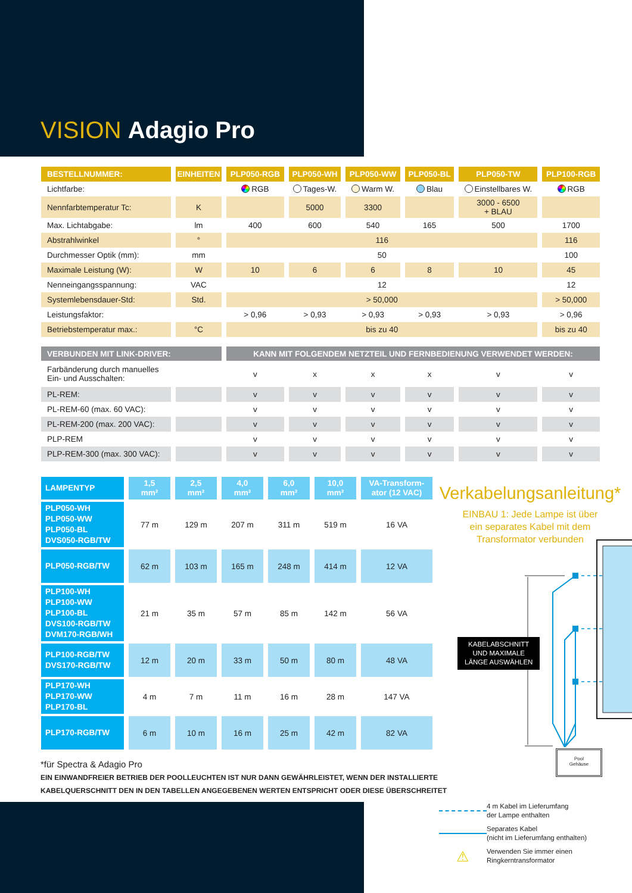VISION Adagio Pro
| BESTELLNUMMER: | EINHEITEN | PLP050-RGB | PLP050-WH | PLP050-WW | PLP050-BL | PLP050-TW | PLP100-RGB |
| --- | --- | --- | --- | --- | --- | --- | --- |
| Lichtfarbe: | | RGB | Tages-W. | Warm W. | Blau | Einstellbares W. | RGB |
| Nennfarbtemperatur Tc: | K | | 5000 | 3300 | | 3000 - 6500 + BLAU | |
| Max. Lichtabgabe: | lm | 400 | 600 | 540 | 165 | 500 | 1700 |
| Abstrahlwinkel | ° | 116 | | | | | 116 |
| Durchmesser Optik (mm): | mm | 50 | | | | | 100 |
| Maximale Leistung (W): | W | 10 | 6 | 6 | 8 | 10 | 45 |
| Nenneingangsspannung: | VAC | 12 | | | | | 12 |
| Systemlebensdauer-Std: | Std. | > 50,000 | | | | | > 50,000 |
| Leistungsfaktor: | | > 0,96 | > 0,93 | > 0,93 | > 0,93 | > 0,93 | > 0,96 |
| Betriebstemperatur max.: | °C | bis zu 40 | | | | | bis zu 40 |
| VERBUNDEN MIT LINK-DRIVER: | | KANN MIT FOLGENDEM NETZTEIL UND FERNBEDIENUNG VERWENDET WERDEN: | | | | | |
| Farbänderung durch manuelles Ein- und Ausschalten: | | v | x | x | x | v | v |
| PL-REM: | | v | v | v | v | v | v |
| PL-REM-60 (max. 60 VAC): | | v | v | v | v | v | v |
| PL-REM-200 (max. 200 VAC): | | v | v | v | v | v | v |
| PLP-REM | | v | v | v | v | v | v |
| PLP-REM-300 (max. 300 VAC): | | v | v | v | v | v | v |
| LAMPENTYP | 1,5 mm² | 2,5 mm² | 4,0 mm² | 6,0 mm² | 10,0 mm² | VA-Transform- ator (12 VAC) |
| PLP050-WH PLP050-WW PLP050-BL DVS050-RGB/TW | 77 m | 129 m | 207 m | 311 m | 519 m | 16 VA |
| PLP050-RGB/TW | 62 m | 103 m | 165 m | 248 m | 414 m | 12 VA |
| PLP100-WH PLP100-WW PLP100-BL DVS100-RGB/TW DVM170-RGB/WH | 21 m | 35 m | 57 m | 85 m | 142 m | 56 VA |
| PLP100-RGB/TW DVS170-RGB/TW | 12 m | 20 m | 33 m | 50 m | 80 m | 48 VA |
| PLP170-WH PLP170-WW PLP170-BL | 4 m | 7 m | 11 m | 16 m | 28 m | 147 VA |
| PLP170-RGB/TW | 6 m | 10 m | 16 m | 25 m | 42 m | 82 VA |
Verkabelungsanleitung*
EINBAU 1: Jede Lampe ist über
ein separates Kabel mit dem
Transformator verbunden
KABELABSCHNITT
UND MAXIMALE
LÄNGE AUSWÄHLEN
Pool
Gehäuse
*für Spectra & Adagio Pro
EIN EINWANDFREIER BETRIEB DER POOLLEUCHTEN IST NUR DANN GEWÄHRLEISTET, WENN DER INSTALLIERTE
KABELQUERSCHNITT DEN IN DEN TABELLEN ANGEGEBENEN WERTEN ENTSPRICHT ODER DIESE ÜBERSCHREITET
4 m Kabel im Lieferumfang
der Lampe enthalten
Separates Kabel
(nicht im Lieferumfang enthalten)
⚠ Verwenden Sie immer einen
Ringkerntransformator